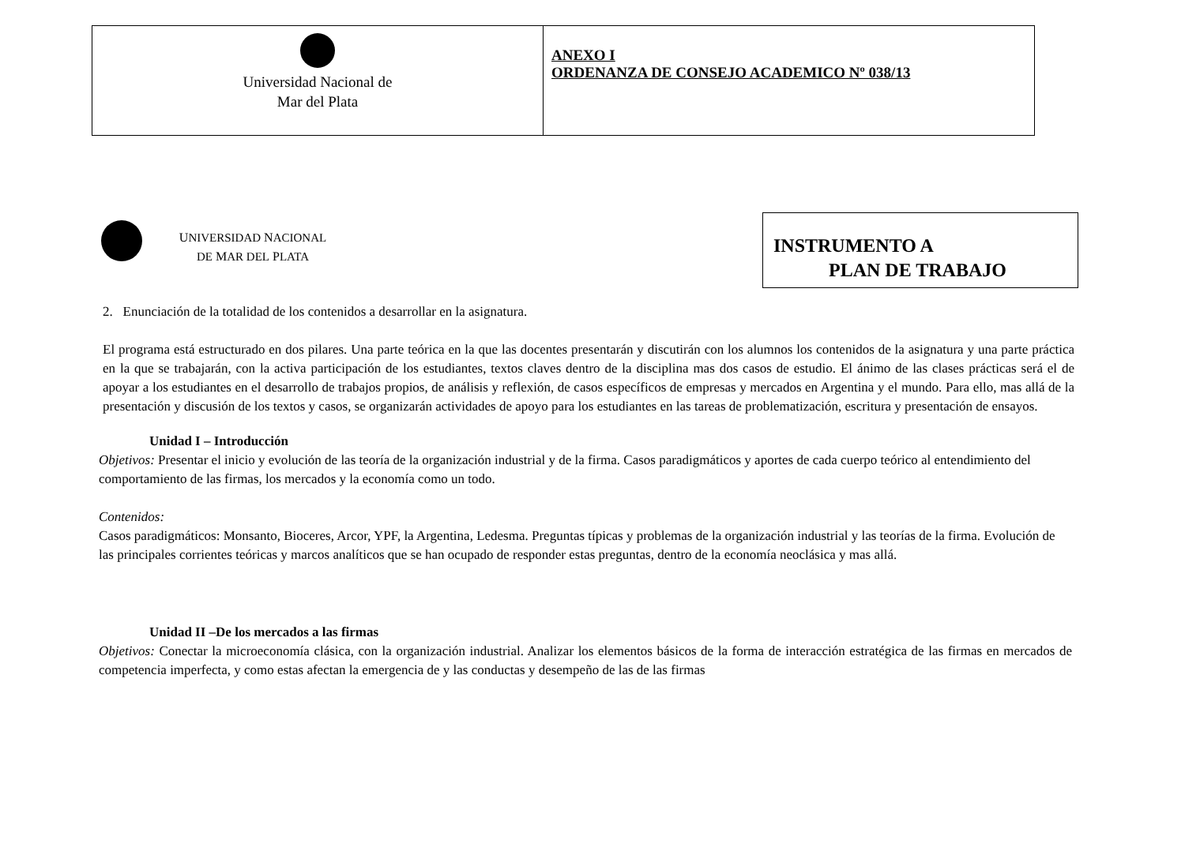| Universidad Nacional de Mar del Plata | ANEXO I ORDENANZA DE CONSEJO ACADEMICO Nº 038/13 |
UNIVERSIDAD NACIONAL
DE MAR DEL PLATA
INSTRUMENTO A
PLAN DE TRABAJO
2. Enunciación de la totalidad de los contenidos a desarrollar en la asignatura.
El programa está estructurado en dos pilares. Una parte teórica en la que las docentes presentarán y discutirán con los alumnos los contenidos de la asignatura y una parte práctica en la que se trabajarán, con la activa participación de los estudiantes, textos claves dentro de la disciplina mas dos casos de estudio. El ánimo de las clases prácticas será el de apoyar a los estudiantes en el desarrollo de trabajos propios, de análisis y reflexión, de casos específicos de empresas y mercados en Argentina y el mundo. Para ello, mas allá de la presentación y discusión de los textos y casos, se organizarán actividades de apoyo para los estudiantes en las tareas de problematización, escritura y presentación de ensayos.
Unidad I – Introducción
Objetivos: Presentar el inicio y evolución de las teoría de la organización industrial y de la firma. Casos paradigmáticos y aportes de cada cuerpo teórico al entendimiento del comportamiento de las firmas, los mercados y la economía como un todo.
Contenidos:
Casos paradigmáticos: Monsanto, Bioceres, Arcor, YPF, la Argentina, Ledesma. Preguntas típicas y problemas de la organización industrial y las teorías de la firma. Evolución de las principales corrientes teóricas y marcos analíticos que se han ocupado de responder estas preguntas, dentro de la economía neoclásica y mas allá.
Unidad II –De los mercados a las firmas
Objetivos: Conectar la microeconomía clásica, con la organización industrial. Analizar los elementos básicos de la forma de interacción estratégica de las firmas en mercados de competencia imperfecta, y como estas afectan la emergencia de y las conductas y desempeño de las de las firmas